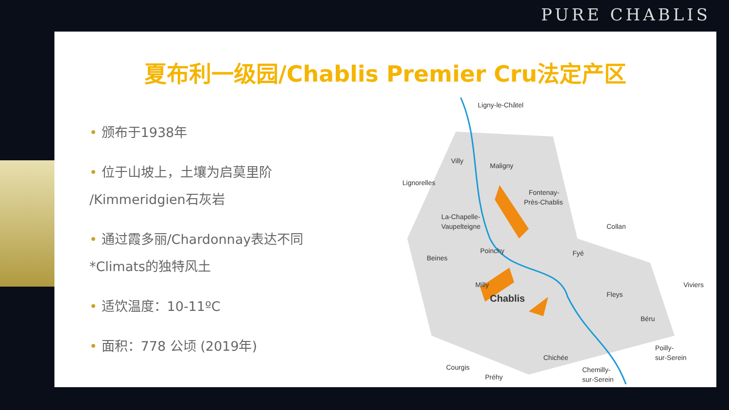PURE CHABLIS
夏布利一级园/Chablis Premier Cru法定产区
• 颁布于1938年
• 位于山坡上，土壤为启莫里阶 /Kimmeridgien石灰岩
• 通过霞多丽/Chardonnay表达不同 *Climats的独特风土
• 适饮温度：10-11ºC
• 面积：778 公顷 (2019年)
Ligny-le-Châtel
Villy
Maligny
Lignorelles
Fontenay-
Près-Chablis
La-Chapelle-
Vaupelteigne
Collan
Poinchy
Beines
Fyé
Milly
Chablis
Fleys
Viviers
Béru
Chichée
Courgis
Poilly-
sur-Serein
Chemilly-
sur-Serein
Préhy